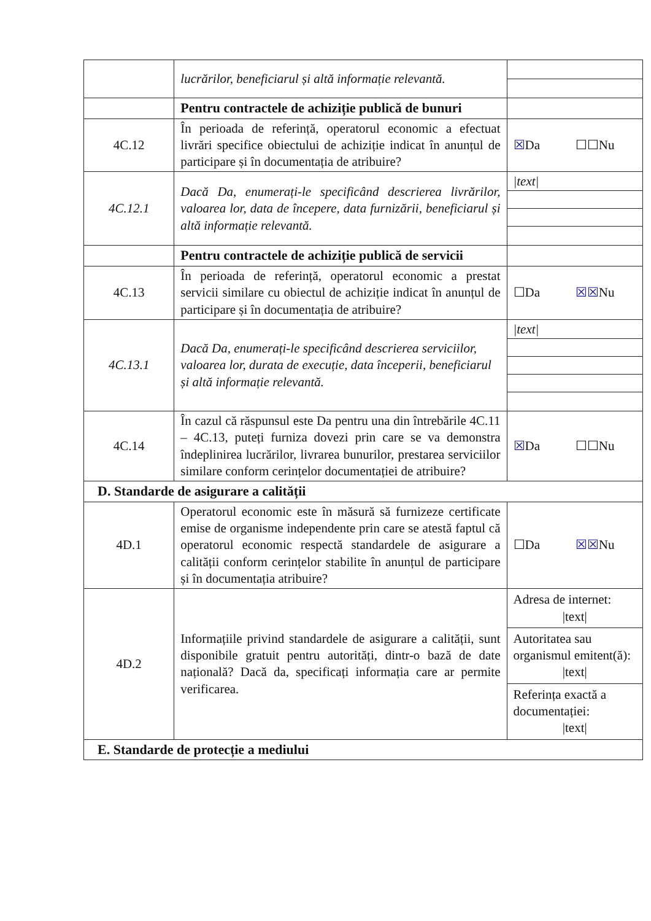| | lucrărilor, beneficiarul și altă informație relevantă. | |
| | Pentru contractele de achiziție publică de bunuri | |
| 4C.12 | În perioada de referință, operatorul economic a efectuat livrări specifice obiectului de achiziție indicat în anunțul de participare și în documentația de atribuire? | ☒ Da ☐☐Nu |
| 4C.12.1 | Dacă Da, enumerați-le specificând descrierea livrărilor, valoarea lor, data de începere, data furnizării, beneficiarul și altă informație relevantă. | /text/ |
| | Pentru contractele de achiziție publică de servicii | |
| 4C.13 | În perioada de referință, operatorul economic a prestat servicii similare cu obiectul de achiziție indicat în anunțul de participare și în documentația de atribuire? | ☐Da ☒☒ Nu |
| 4C.13.1 | Dacă Da, enumerați-le specificând descrierea serviciilor, valoarea lor, durata de execuție, data începerii, beneficiarul și altă informație relevantă. | /text/ |
| 4C.14 | În cazul că răspunsul este Da pentru una din întrebările 4C.11 – 4C.13, puteți furniza dovezi prin care se va demonstra îndeplinirea lucrărilor, livrarea bunurilor, prestarea serviciilor similare conform cerințelor documentației de atribuire? | ☒ Da ☐☐Nu |
| D. Standarde de asigurare a calității | | |
| 4D.1 | Operatorul economic este în măsură să furnizeze certificate emise de organisme independente prin care se atestă faptul că operatorul economic respectă standardele de asigurare a calității conform cerințelor stabilite în anunțul de participare și în documentația atribuire? | ☐Da ☒☒ Nu |
| 4D.2 | Informațiile privind standardele de asigurare a calității, sunt disponibile gratuit pentru autorități, dintr-o bază de date națională? Dacă da, specificați informația care ar permite verificarea. | Adresa de internet: /text/ Autoritatea sau organismul emitent(ă): /text/ Referința exactă a documentației: /text/ |
| E. Standarde de protecție a mediului | | |